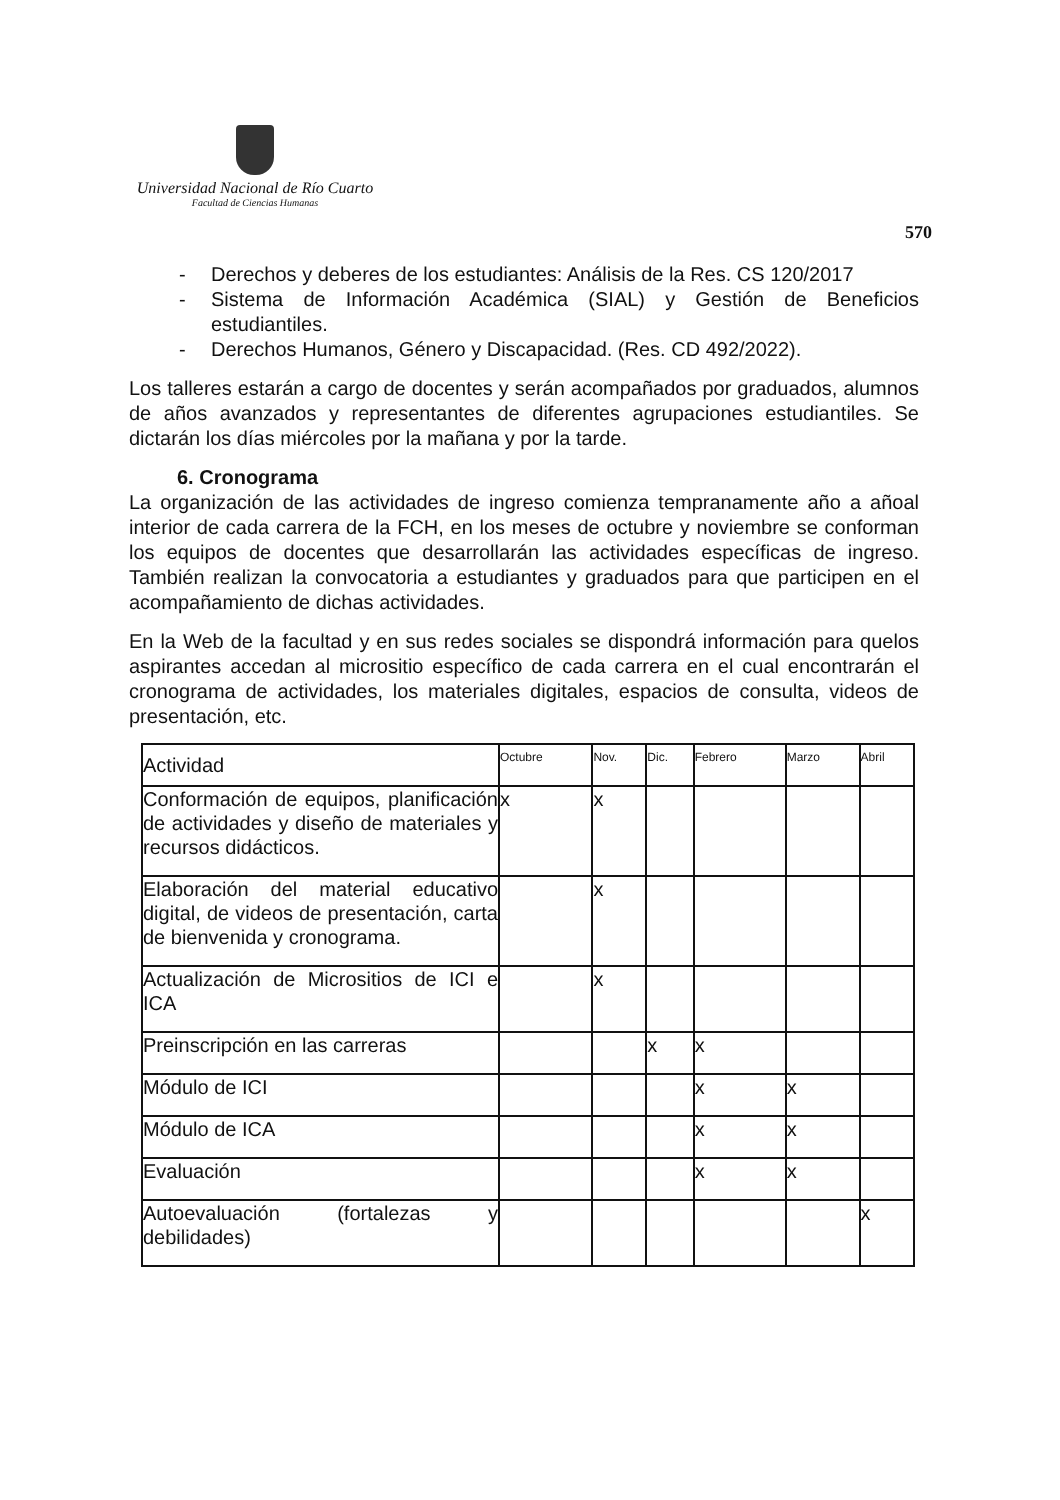Universidad Nacional de Río Cuarto
Facultad de Ciencias Humanas
570
- Derechos y deberes de los estudiantes: Análisis de la Res. CS 120/2017
- Sistema de Información Académica (SIAL) y Gestión de Beneficios estudiantiles.
- Derechos Humanos, Género y Discapacidad. (Res. CD 492/2022).
Los talleres estarán a cargo de docentes y serán acompañados por graduados, alumnos de años avanzados y representantes de diferentes agrupaciones estudiantiles. Se dictarán los días miércoles por la mañana y por la tarde.
6. Cronograma
La organización de las actividades de ingreso comienza tempranamente año a añoal interior de cada carrera de la FCH, en los meses de octubre y noviembre se conforman los equipos de docentes que desarrollarán las actividades específicas de ingreso. También realizan la convocatoria a estudiantes y graduados para que participen en el acompañamiento de dichas actividades.
En la Web de la facultad y en sus redes sociales se dispondrá información para quelos aspirantes accedan al micrositio específico de cada carrera en el cual encontrarán el cronograma de actividades, los materiales digitales, espacios de consulta, videos de presentación, etc.
| Actividad | Octubre | Nov. | Dic. | Febrero | Marzo | Abril |
| Conformación de equipos, planificación de actividades y diseño de materiales y recursos didácticos. | x | x | | | | |
| Elaboración del material educativo digital, de videos de presentación, carta de bienvenida y cronograma. | | x | | | | |
| Actualización de Micrositios de ICI e ICA | | x | | | | |
| Preinscripción en las carreras | | | x | x | | |
| Módulo de ICI | | | | x | x | |
| Módulo de ICA | | | | x | x | |
| Evaluación | | | | x | x | |
| Autoevaluación (fortalezas y debilidades) | | | | | | x |